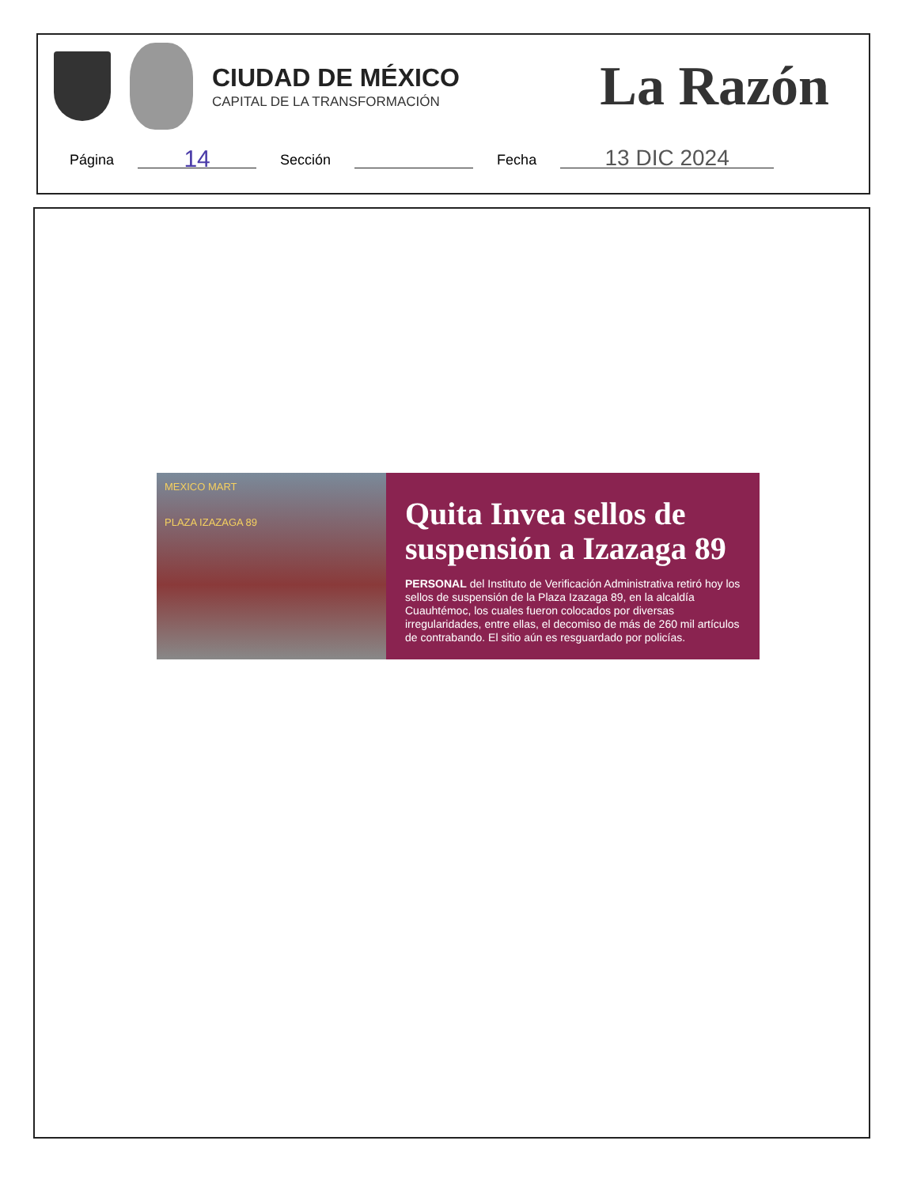CIUDAD DE MÉXICO
CAPITAL DE LA TRANSFORMACIÓN
La Razón
Página 14 Sección Fecha 13 DIC 2024
MEXICO MART
PLAZA IZAZAGA 89
Quita Invea sellos de suspensión a Izazaga 89
PERSONAL del Instituto de Verificación Administrativa retiró hoy los sellos de suspensión de la Plaza Izazaga 89, en la alcaldía Cuauhtémoc, los cuales fueron colocados por diversas irregularidades, entre ellas, el decomiso de más de 260 mil artículos de contrabando. El sitio aún es resguardado por policías.